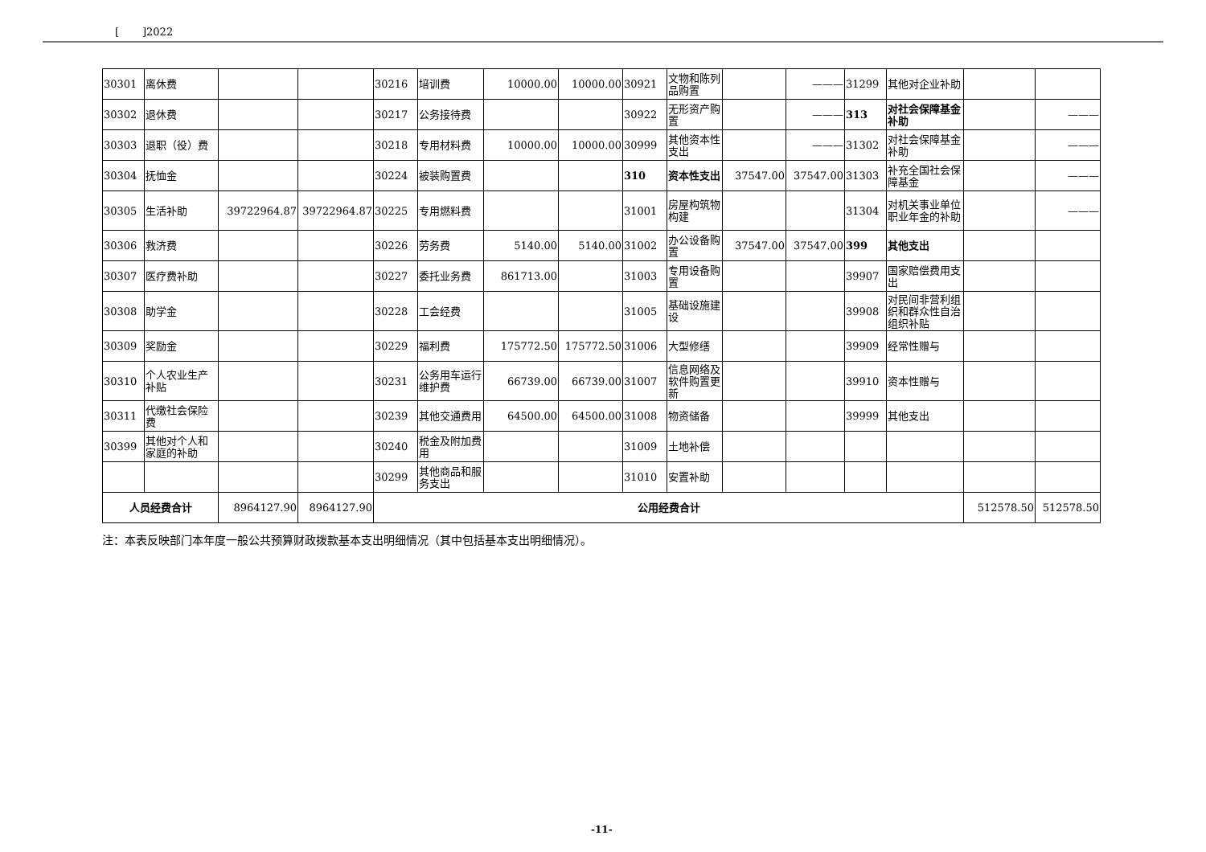[ ]2022
| 30301 | 离休费 | | | 30216 | 培训费 | 10000.00 | 10000.00 | 30921 | 文物和陈列品购置 | | ——— | 31299 | 其他对企业补助 | | |
| 30302 | 退休费 | | | 30217 | 公务接待费 | | | 30922 | 无形资产购置 | | ——— | 313 | 对社会保障基金补助 | | ——— |
| 30303 | 退职（役）费 | | | 30218 | 专用材料费 | 10000.00 | 10000.00 | 30999 | 其他资本性支出 | | ——— | 31302 | 对社会保障基金补助 | | ——— |
| 30304 | 抚恤金 | | | 30224 | 被装购置费 | | | 310 | 资本性支出 | 37547.00 | 37547.00 | 31303 | 补充全国社会保障基金 | | ——— |
| 30305 | 生活补助 | 39722964.87 | 39722964.87 | 30225 | 专用燃料费 | | | 31001 | 房屋构筑物构建 | | | 31304 | 对机关事业单位职业年金的补助 | | ——— |
| 30306 | 救济费 | | | 30226 | 劳务费 | 5140.00 | 5140.00 | 31002 | 办公设备购置 | 37547.00 | 37547.00 | 399 | 其他支出 | | |
| 30307 | 医疗费补助 | | | 30227 | 委托业务费 | 861713.00 | | 31003 | 专用设备购置 | | | 39907 | 国家赔偿费用支出 | | |
| 30308 | 助学金 | | | 30228 | 工会经费 | | | 31005 | 基础设施建设 | | | 39908 | 对民间非营利组织和群众性自治组织补贴 | | |
| 30309 | 奖励金 | | | 30229 | 福利费 | 175772.50 | 175772.50 | 31006 | 大型修缮 | | | 39909 | 经常性赠与 | | |
| 30310 | 个人农业生产补贴 | | | 30231 | 公务用车运行维护费 | 66739.00 | 66739.00 | 31007 | 信息网络及软件购置更新 | | | 39910 | 资本性赠与 | | |
| 30311 | 代缴社会保险费 | | | 30239 | 其他交通费用 | 64500.00 | 64500.00 | 31008 | 物资储备 | | | 39999 | 其他支出 | | |
| 30399 | 其他对个人和家庭的补助 | | | 30240 | 税金及附加费用 | | | 31009 | 土地补偿 | | | | | | |
| | | | | 30299 | 其他商品和服务支出 | | | 31010 | 安置补助 | | | | | | |
| 人员经费合计 | | 8964127.90 | 8964127.90 | 公用经费合计 | | | | | | | | | | 512578.50 | 512578.50 |
注：本表反映部门本年度一般公共预算财政拨款基本支出明细情况（其中包括基本支出明细情况）。
-11-